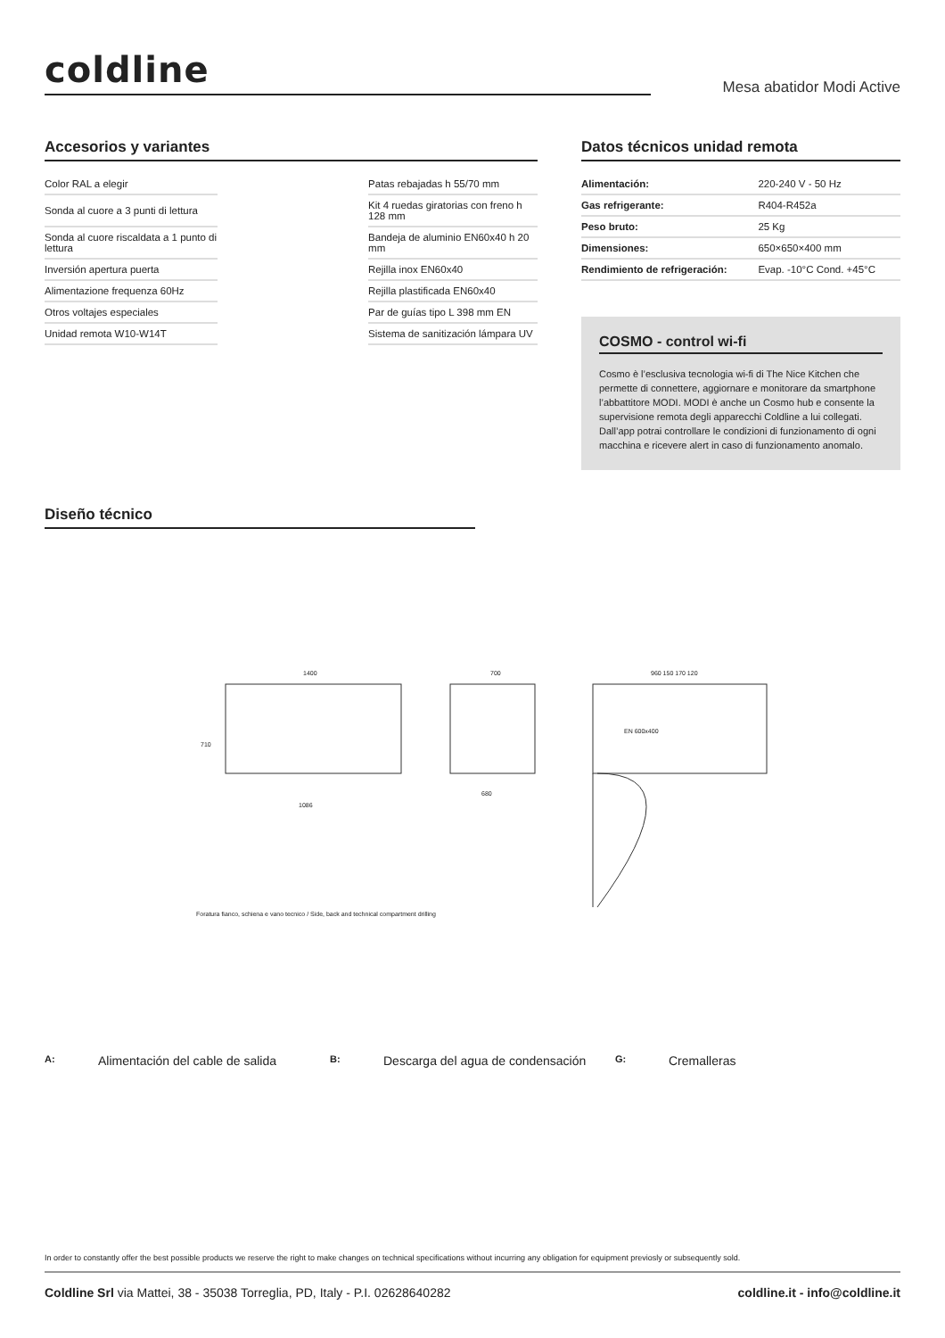coldline
Mesa abatidor Modi Active
Accesorios y variantes
| Color RAL a elegir | | Patas rebajadas h 55/70 mm |
| Sonda al cuore a 3 punti di lettura | | Kit 4 ruedas giratorias con freno h 128 mm |
| Sonda al cuore riscaldata a 1 punto di lettura | | Bandeja de aluminio EN60x40 h 20 mm |
| Inversión apertura puerta | | Rejilla inox EN60x40 |
| Alimentazione frequenza 60Hz | | Rejilla plastificada EN60x40 |
| Otros voltajes especiales | | Par de guías tipo L 398 mm EN |
| Unidad remota W10-W14T | | Sistema de sanitización lámpara UV |
Datos técnicos unidad remota
| Alimentación: | 220-240 V - 50 Hz |
| Gas refrigerante: | R404-R452a |
| Peso bruto: | 25 Kg |
| Dimensiones: | 650×650×400 mm |
| Rendimiento de refrigeración: | Evap. -10°C Cond. +45°C |
COSMO - control wi-fi
Cosmo è l’esclusiva tecnologia wi-fi di The Nice Kitchen che permette di connettere, aggiornare e monitorare da smartphone l’abbattitore MODI. MODI è anche un Cosmo hub e consente la supervisione remota degli apparecchi Coldline a lui collegati. Dall’app potrai controllare le condizioni di funzionamento di ogni macchina e ricevere alert in caso di funzionamento anomalo.
Diseño técnico
1400
700
960 150 170 120
EN 600x400
710
1086
680
Foratura fianco, schiena e vano tecnico / Side, back and technical compartment drilling
A: Alimentación del cable de salida B: Descarga del agua de condensación G: Cremalleras
In order to constantly offer the best possible products we reserve the right to make changes on technical specifications without incurring any obligation for equipment previosly or subsequently sold.
Coldline Srl via Mattei, 38 - 35038 Torreglia, PD, Italy - P.I. 02628640282
coldline.it - info@coldline.it